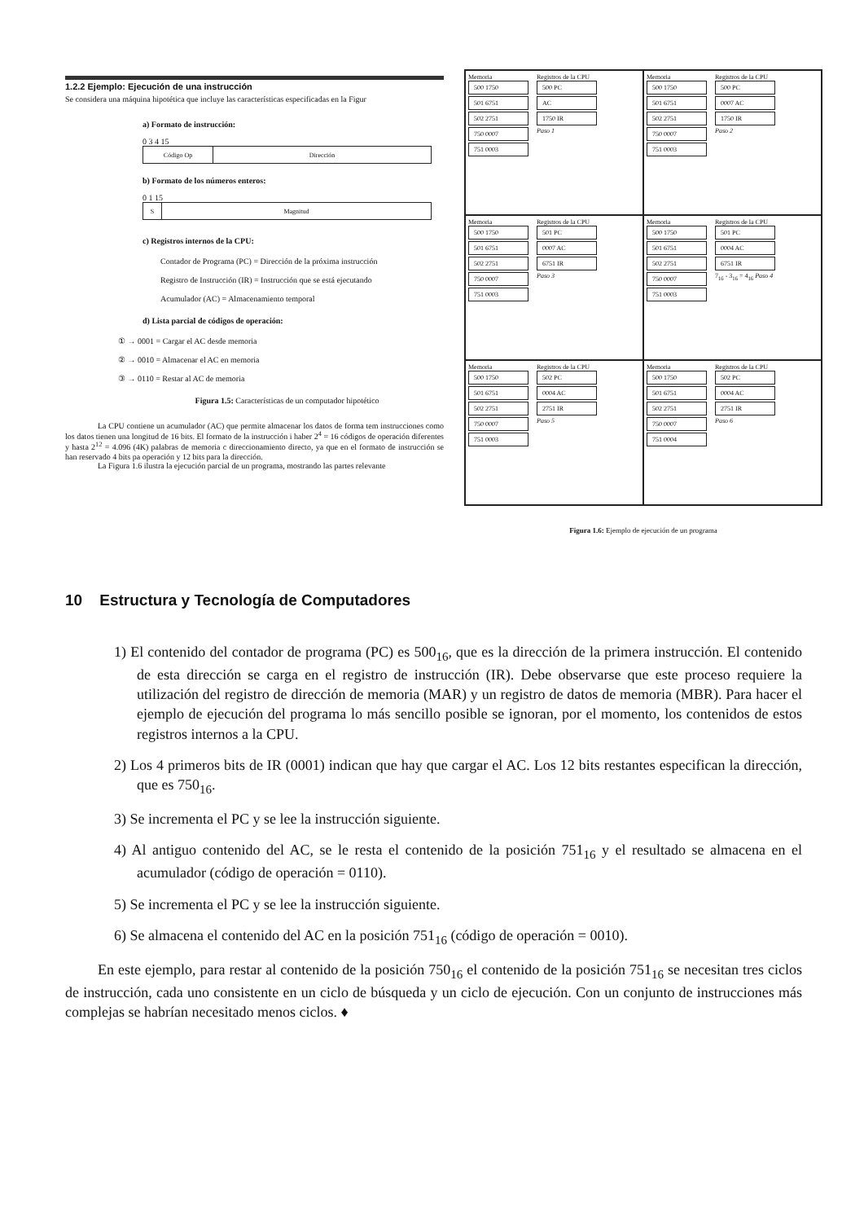1.2.2 Ejemplo: Ejecución de una instrucción
Se considera una máquina hipotética que incluye las características especificadas en la Figur
a) Formato de instrucción:
0 3 4 15
Código Op Dirección
b) Formato de los números enteros:
0 1 15
S Magnitud
c) Registros internos de la CPU:
Contador de Programa (PC) = Dirección de la próxima instrucción
Registro de Instrucción (IR) = Instrucción que se está ejecutando
Acumulador (AC) = Almacenamiento temporal
d) Lista parcial de códigos de operación:
① → 0001 = Cargar el AC desde memoria
② → 0010 = Almacenar el AC en memoria
③ → 0110 = Restar al AC de memoria
Figura 1.5: Características de un computador hipotético
La CPU contiene un acumulador (AC) que permite almacenar los datos de forma tem instrucciones como los datos tienen una longitud de 16 bits. El formato de la instrucción i haber 2<sup>4</sup> = 16 códigos de operación diferentes y hasta 2<sup>12</sup> = 4.096 (4K) palabras de memoria c direccionamiento directo, ya que en el formato de instrucción se han reservado 4 bits pa operación y 12 bits para la dirección.
La Figura 1.6 ilustra la ejecución parcial de un programa, mostrando las partes relevante
Memoria
500 1750
501 6751
502 2751
750 0007
751 0003
Registros de la CPU
500 PC
AC
1750 IR
Paso 1
Memoria
500 1750
501 6751
502 2751
750 0007
751 0003
Registros de la CPU
500 PC
0007 AC
1750 IR
Paso 2
Memoria
500 1750
501 6751
502 2751
750 0007
751 0003
Registros de la CPU
501 PC
0007 AC
6751 IR
Paso 3
Memoria
500 1750
501 6751
502 2751
750 0007
751 0003
Registros de la CPU
501 PC
0004 AC
6751 IR
7<sub>16</sub> - 3<sub>16</sub> = 4<sub>16</sub> Paso 4
Memoria
500 1750
501 6751
502 2751
750 0007
751 0003
Registros de la CPU
502 PC
0004 AC
2751 IR
Paso 5
Memoria
500 1750
501 6751
502 2751
750 0007
751 0004
Registros de la CPU
502 PC
0004 AC
2751 IR
Paso 6
Figura 1.6: Ejemplo de ejecución de un programa
10 Estructura y Tecnología de Computadores
1) El contenido del contador de programa (PC) es 500<sub>16</sub>, que es la dirección de la primera instrucción. El contenido de esta dirección se carga en el registro de instrucción (IR). Debe observarse que este proceso requiere la utilización del registro de dirección de memoria (MAR) y un registro de datos de memoria (MBR). Para hacer el ejemplo de ejecución del programa lo más sencillo posible se ignoran, por el momento, los contenidos de estos registros internos a la CPU.
2) Los 4 primeros bits de IR (0001) indican que hay que cargar el AC. Los 12 bits restantes especifican la dirección, que es 750<sub>16</sub>.
3) Se incrementa el PC y se lee la instrucción siguiente.
4) Al antiguo contenido del AC, se le resta el contenido de la posición 751<sub>16</sub> y el resultado se almacena en el acumulador (código de operación = 0110).
5) Se incrementa el PC y se lee la instrucción siguiente.
6) Se almacena el contenido del AC en la posición 751<sub>16</sub> (código de operación = 0010).
En este ejemplo, para restar al contenido de la posición 750<sub>16</sub> el contenido de la posición 751<sub>16</sub> se necesitan tres ciclos de instrucción, cada uno consistente en un ciclo de búsqueda y un ciclo de ejecución. Con un conjunto de instrucciones más complejas se habrían necesitado menos ciclos. ♦